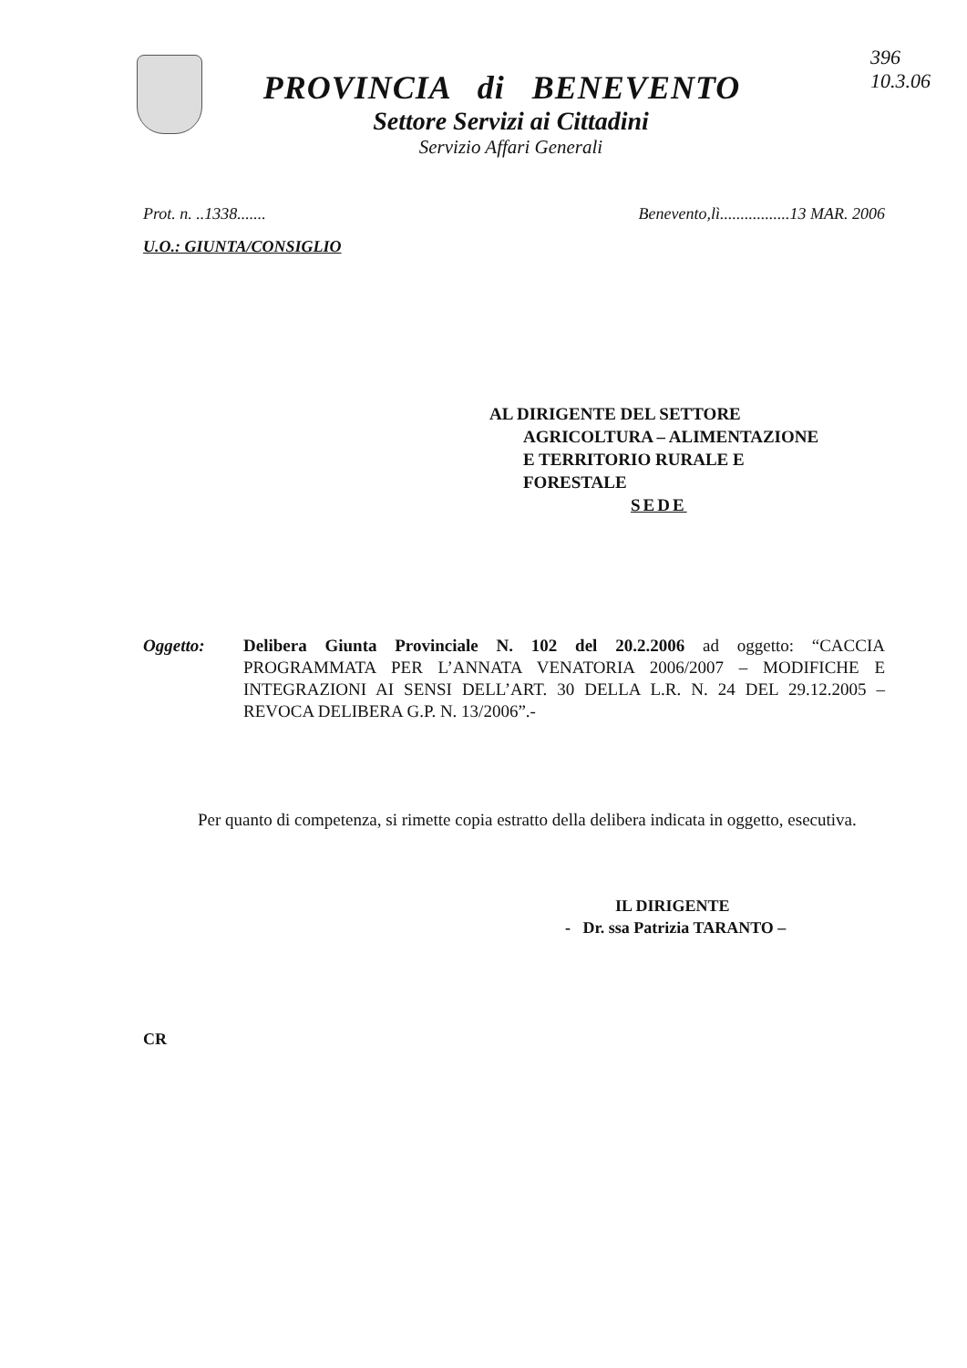396
10.3.06
PROVINCIA di BENEVENTO
Settore Servizi ai Cittadini
Servizio Affari Generali
Prot. n. ..1338....... Benevento,lì.................13 MAR. 2006
U.O.: GIUNTA/CONSIGLIO
AL DIRIGENTE DEL SETTORE
AGRICOLTURA – ALIMENTAZIONE
E TERRITORIO RURALE E
FORESTALE
SEDE
Oggetto: Delibera Giunta Provinciale N. 102 del 20.2.2006 ad oggetto: “CACCIA PROGRAMMATA PER L’ANNATA VENATORIA 2006/2007 – MODIFICHE E INTEGRAZIONI AI SENSI DELL’ART. 30 DELLA L.R. N. 24 DEL 29.12.2005 – REVOCA DELIBERA G.P. N. 13/2006”.-
Per quanto di competenza, si rimette copia estratto della delibera indicata in oggetto, esecutiva.
IL DIRIGENTE
- Dr. ssa Patrizia TARANTO –
CR